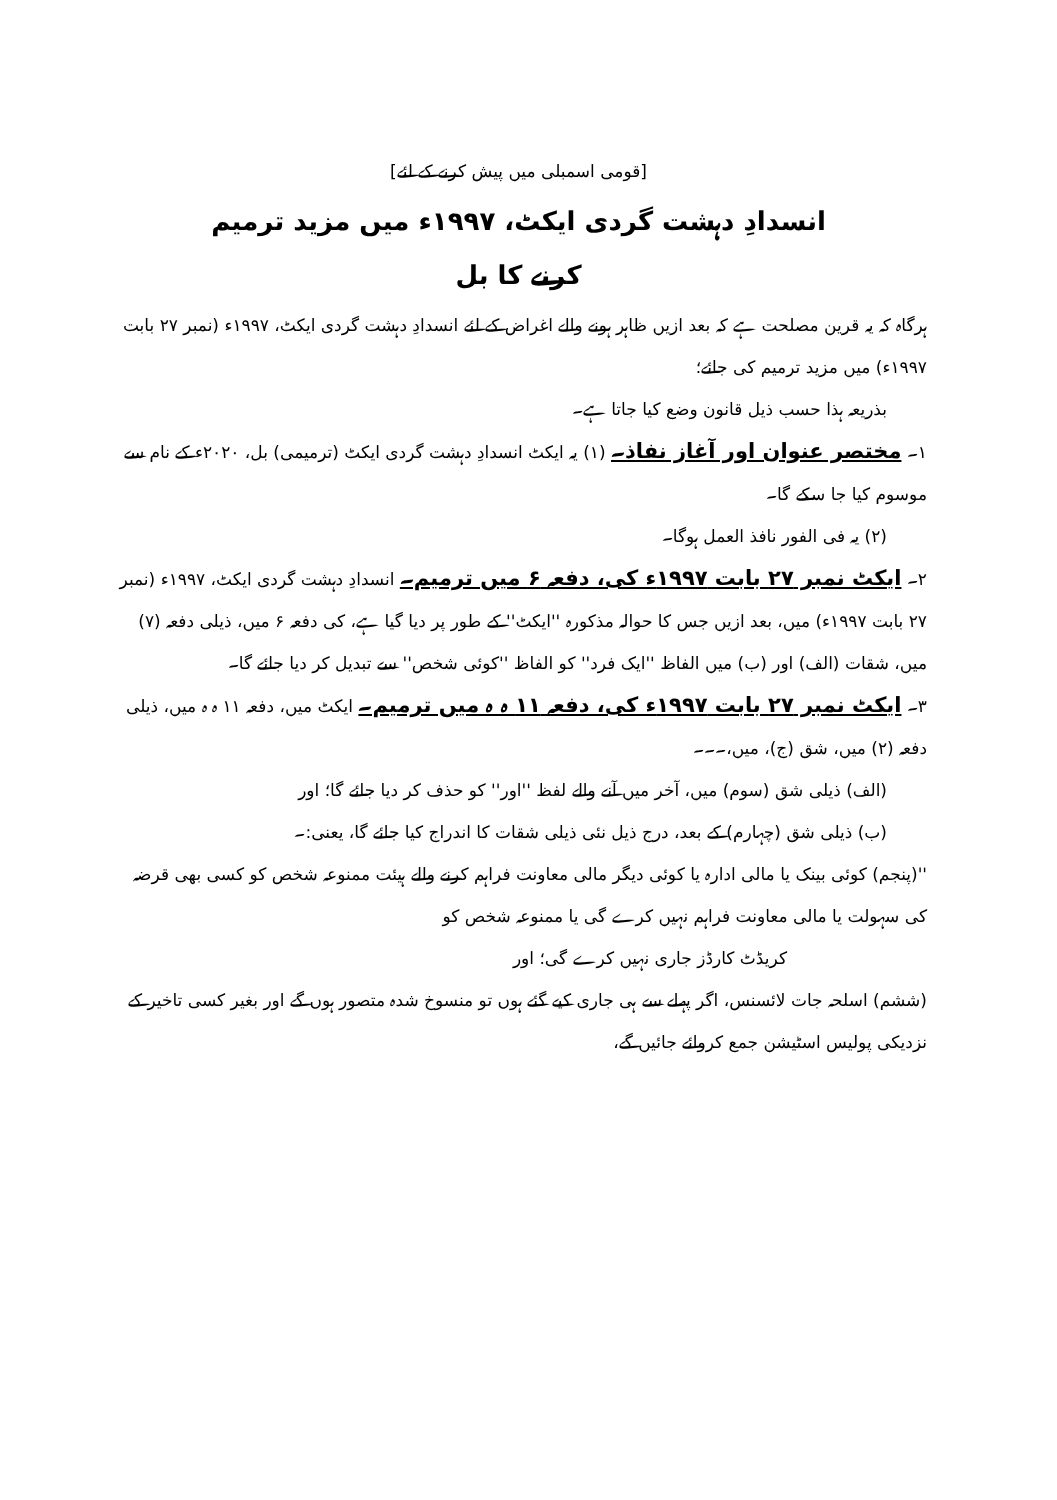[قومی اسمبلی میں پیش کرنے کے لئے]
انسدادِ دہشت گردی ایکٹ، ۱۹۹۷ء میں مزید ترمیم
کرنے کا بل
ہرگاہ کہ یہ قرین مصلحت ہے کہ بعد ازیں ظاہر ہونے والے اغراض کے لئے انسدادِ دہشت گردی ایکٹ، ۱۹۹۷ء (نمبر ۲۷ بابت ۱۹۹۷ء) میں مزید ترمیم کی جائے؛
بذریعہ ہذا حسب ذیل قانون وضع کیا جاتا ہے۔
۱۔ مختصر عنوان اور آغاز نفاذ۔ (۱) یہ ایکٹ انسدادِ دہشت گردی ایکٹ (ترمیمی) بل، ۲۰۲۰ء کے نام سے موسوم کیا جا سکے گا۔
(۲) یہ فی الفور نافذ العمل ہوگا۔
۲۔ ایکٹ نمبر ۲۷ بابت ۱۹۹۷ء کی، دفعہ ۶ میں ترمیم۔ انسدادِ دہشت گردی ایکٹ، ۱۹۹۷ء (نمبر ۲۷ بابت ۱۹۹۷ء) میں، بعد ازیں جس کا حوالہ مذکورہ ''ایکٹ'' کے طور پر دیا گیا ہے، کی دفعہ ۶ میں، ذیلی دفعہ (۷) میں، شقات (الف) اور (ب) میں الفاظ ''ایک فرد'' کو الفاظ ''کوئی شخص'' سے تبدیل کر دیا جائے گا۔
۳۔ ایکٹ نمبر ۲۷ بابت ۱۹۹۷ء کی، دفعہ ۱۱ ہ ہ میں ترمیم۔ ایکٹ میں، دفعہ ۱۱ ہ ہ میں، ذیلی دفعہ (۲) میں، شق (ج)، میں،۔۔۔
(الف) ذیلی شق (سوم) میں، آخر میں آنے والے لفظ ''اور'' کو حذف کر دیا جائے گا؛ اور
(ب) ذیلی شق (چہارم) کے بعد، درج ذیل نئی ذیلی شقات کا اندراج کیا جائے گا، یعنی:۔
''(پنجم) کوئی بینک یا مالی ادارہ یا کوئی دیگر مالی معاونت فراہم کرنے والے ہیئت ممنوعہ شخص کو کسی بھی قرضہ کی سہولت یا مالی معاونت فراہم نہیں کرے گی یا ممنوعہ شخص کو
کریڈٹ کارڈز جاری نہیں کرے گی؛ اور
(ششم) اسلحہ جات لائسنس، اگر پہلے سے ہی جاری کیے گئے ہوں تو منسوخ شدہ متصور ہوں گے اور بغیر کسی تاخیر کے نزدیکی پولیس اسٹیشن جمع کروائے جائیں گے،